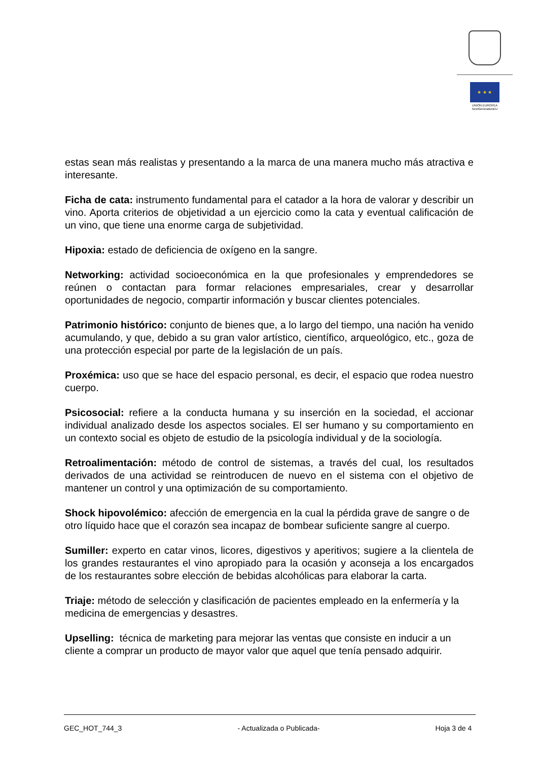★ ★ ★
UNIÓN EUROPEA
NextGenerationEU
estas sean más realistas y presentando a la marca de una manera mucho más atractiva e interesante.
Ficha de cata: instrumento fundamental para el catador a la hora de valorar y describir un vino. Aporta criterios de objetividad a un ejercicio como la cata y eventual calificación de un vino, que tiene una enorme carga de subjetividad.
Hipoxia: estado de deficiencia de oxígeno en la sangre.
Networking: actividad socioeconómica en la que profesionales y emprendedores se reúnen o contactan para formar relaciones empresariales, crear y desarrollar oportunidades de negocio, compartir información y buscar clientes potenciales.
Patrimonio histórico: conjunto de bienes que, a lo largo del tiempo, una nación ha venido acumulando, y que, debido a su gran valor artístico, científico, arqueológico, etc., goza de una protección especial por parte de la legislación de un país.
Proxémica: uso que se hace del espacio personal, es decir, el espacio que rodea nuestro cuerpo.
Psicosocial: refiere a la conducta humana y su inserción en la sociedad, el accionar individual analizado desde los aspectos sociales. El ser humano y su comportamiento en un contexto social es objeto de estudio de la psicología individual y de la sociología.
Retroalimentación: método de control de sistemas, a través del cual, los resultados derivados de una actividad se reintroducen de nuevo en el sistema con el objetivo de mantener un control y una optimización de su comportamiento.
Shock hipovolémico: afección de emergencia en la cual la pérdida grave de sangre o de otro líquido hace que el corazón sea incapaz de bombear suficiente sangre al cuerpo.
Sumiller: experto en catar vinos, licores, digestivos y aperitivos; sugiere a la clientela de los grandes restaurantes el vino apropiado para la ocasión y aconseja a los encargados de los restaurantes sobre elección de bebidas alcohólicas para elaborar la carta.
Triaje: método de selección y clasificación de pacientes empleado en la enfermería y la medicina de emergencias y desastres.
Upselling: técnica de marketing para mejorar las ventas que consiste en inducir a un cliente a comprar un producto de mayor valor que aquel que tenía pensado adquirir.
GEC_HOT_744_3 - Actualizada o Publicada- Hoja 3 de 4